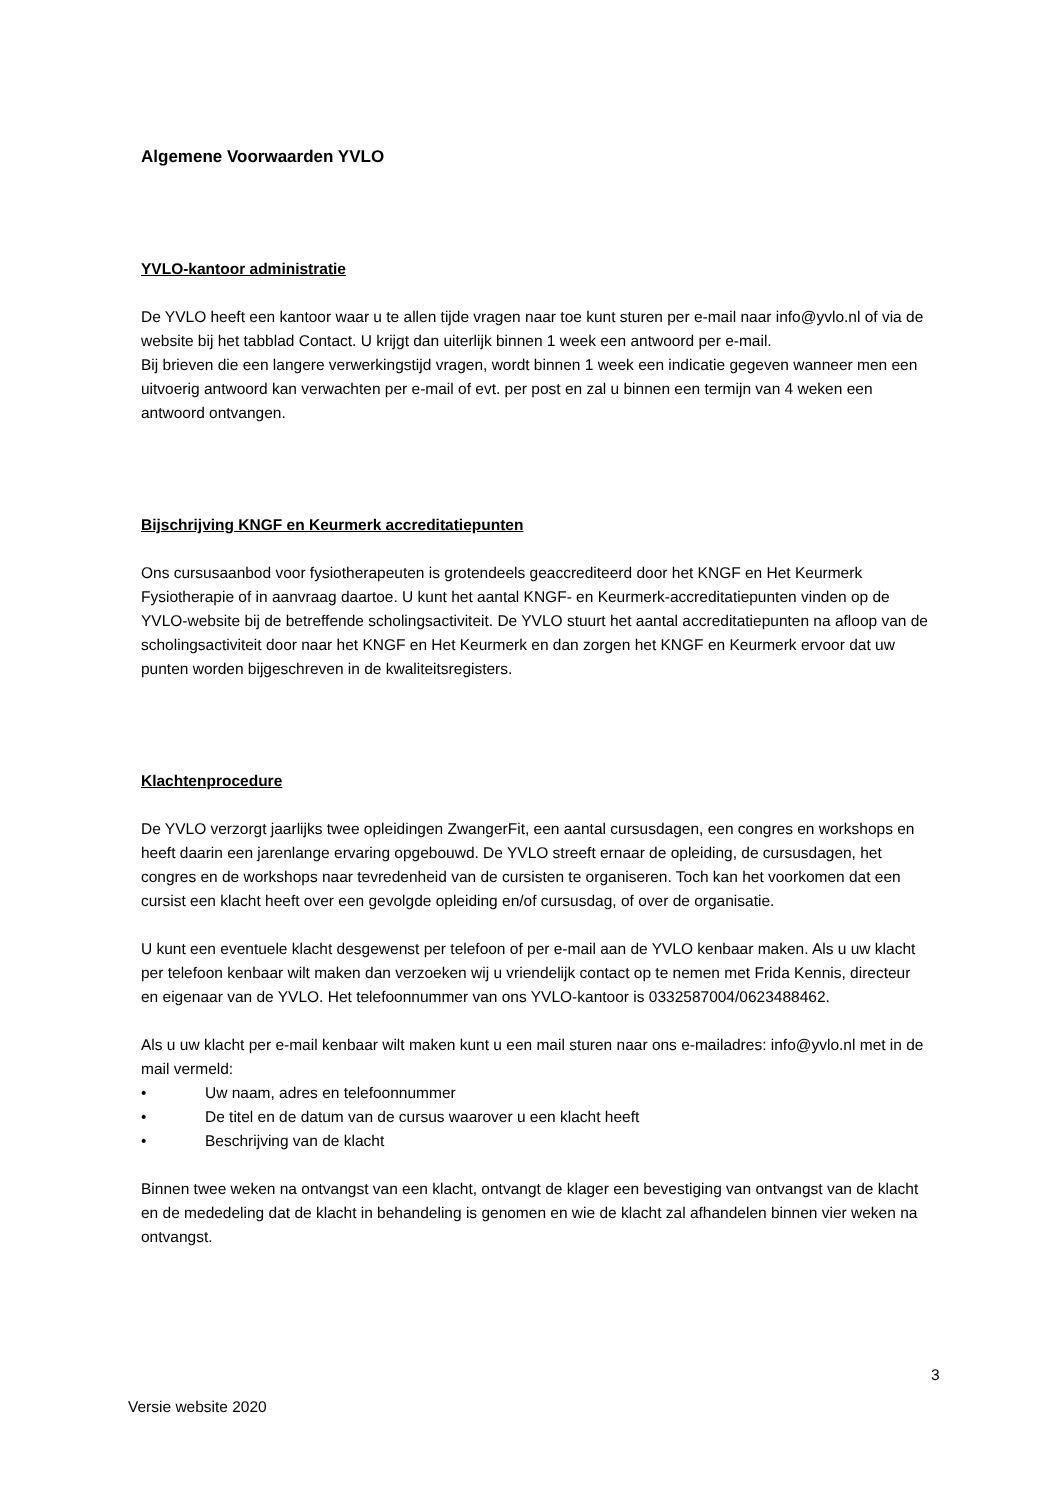Algemene Voorwaarden YVLO
YVLO-kantoor administratie
De YVLO heeft een kantoor waar u te allen tijde vragen naar toe kunt sturen per e-mail naar info@yvlo.nl of via de website bij het tabblad Contact. U krijgt dan uiterlijk binnen 1 week een antwoord per e-mail.
Bij brieven die een langere verwerkingstijd vragen, wordt binnen 1 week een indicatie gegeven wanneer men een uitvoerig antwoord kan verwachten per e-mail of evt. per post en zal u binnen een termijn van 4 weken een antwoord ontvangen.
Bijschrijving KNGF en Keurmerk accreditatiepunten
Ons cursusaanbod voor fysiotherapeuten is grotendeels geaccrediteerd door het KNGF en Het Keurmerk Fysiotherapie of in aanvraag daartoe. U kunt het aantal KNGF- en Keurmerk-accreditatiepunten vinden op de YVLO-website bij de betreffende scholingsactiviteit. De YVLO stuurt het aantal accreditatiepunten na afloop van de scholingsactiviteit door naar het KNGF en Het Keurmerk en dan zorgen het KNGF en Keurmerk ervoor dat uw punten worden bijgeschreven in de kwaliteitsregisters.
Klachtenprocedure
De YVLO verzorgt jaarlijks twee opleidingen ZwangerFit, een aantal cursusdagen, een congres en workshops en heeft daarin een jarenlange ervaring opgebouwd. De YVLO streeft ernaar de opleiding, de cursusdagen, het congres en de workshops naar tevredenheid van de cursisten te organiseren. Toch kan het voorkomen dat een cursist een klacht heeft over een gevolgde opleiding en/of cursusdag, of over de organisatie.
U kunt een eventuele klacht desgewenst per telefoon of per e-mail aan de YVLO kenbaar maken. Als u uw klacht per telefoon kenbaar wilt maken dan verzoeken wij u vriendelijk contact op te nemen met Frida Kennis, directeur en eigenaar van de YVLO. Het telefoonnummer van ons YVLO-kantoor is 0332587004/0623488462.
Als u uw klacht per e-mail kenbaar wilt maken kunt u een mail sturen naar ons e-mailadres: info@yvlo.nl met in de mail vermeld:
• Uw naam, adres en telefoonnummer
• De titel en de datum van de cursus waarover u een klacht heeft
• Beschrijving van de klacht
Binnen twee weken na ontvangst van een klacht, ontvangt de klager een bevestiging van ontvangst van de klacht en de mededeling dat de klacht in behandeling is genomen en wie de klacht zal afhandelen binnen vier weken na ontvangst.
3
Versie website 2020